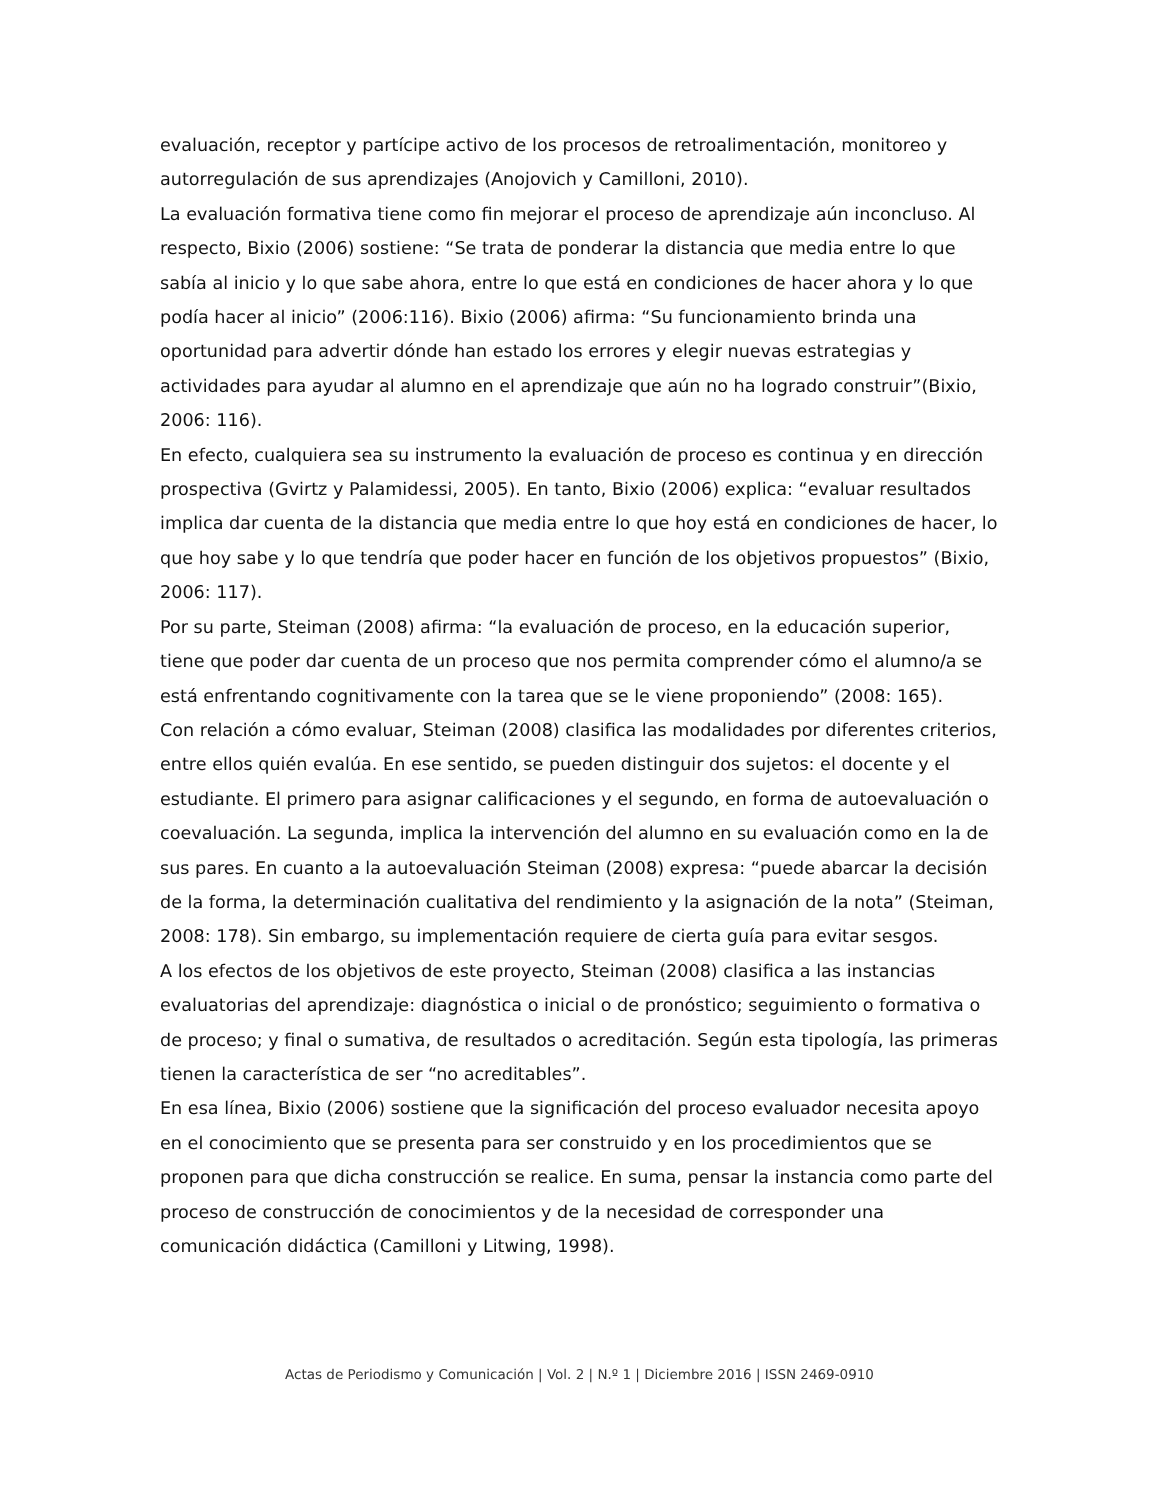evaluación, receptor y partícipe activo de los procesos de retroalimentación, monitoreo y autorregulación de sus aprendizajes (Anojovich y Camilloni, 2010).
La evaluación formativa tiene como fin mejorar el proceso de aprendizaje aún inconcluso. Al respecto, Bixio (2006) sostiene: “Se trata de ponderar la distancia que media entre lo que sabía al inicio y lo que sabe ahora, entre lo que está en condiciones de hacer ahora y lo que podía hacer al inicio” (2006:116). Bixio (2006) afirma: “Su funcionamiento brinda una oportunidad para advertir dónde han estado los errores y elegir nuevas estrategias y actividades para ayudar al alumno en el aprendizaje que aún no ha logrado construir”(Bixio, 2006: 116).
En efecto, cualquiera sea su instrumento la evaluación de proceso es continua y en dirección prospectiva (Gvirtz y Palamidessi, 2005). En tanto, Bixio (2006) explica: “evaluar resultados implica dar cuenta de la distancia que media entre lo que hoy está en condiciones de hacer, lo que hoy sabe y lo que tendría que poder hacer en función de los objetivos propuestos” (Bixio, 2006: 117).
Por su parte, Steiman (2008) afirma: “la evaluación de proceso, en la educación superior, tiene que poder dar cuenta de un proceso que nos permita comprender cómo el alumno/a se está enfrentando cognitivamente con la tarea que se le viene proponiendo” (2008: 165).
Con relación a cómo evaluar, Steiman (2008) clasifica las modalidades por diferentes criterios, entre ellos quién evalúa. En ese sentido, se pueden distinguir dos sujetos: el docente y el estudiante. El primero para asignar calificaciones y el segundo, en forma de autoevaluación o coevaluación. La segunda, implica la intervención del alumno en su evaluación como en la de sus pares. En cuanto a la autoevaluación Steiman (2008) expresa: “puede abarcar la decisión de la forma, la determinación cualitativa del rendimiento y la asignación de la nota” (Steiman, 2008: 178). Sin embargo, su implementación requiere de cierta guía para evitar sesgos.
A los efectos de los objetivos de este proyecto, Steiman (2008) clasifica a las instancias evaluatorias del aprendizaje: diagnóstica o inicial o de pronóstico; seguimiento o formativa o de proceso; y final o sumativa, de resultados o acreditación. Según esta tipología, las primeras tienen la característica de ser “no acreditables”.
En esa línea, Bixio (2006) sostiene que la significación del proceso evaluador necesita apoyo en el conocimiento que se presenta para ser construido y en los procedimientos que se proponen para que dicha construcción se realice. En suma, pensar la instancia como parte del proceso de construcción de conocimientos y de la necesidad de corresponder una comunicación didáctica (Camilloni y Litwing, 1998).
Actas de Periodismo y Comunicación | Vol. 2 | N.º 1 | Diciembre 2016 | ISSN 2469-0910